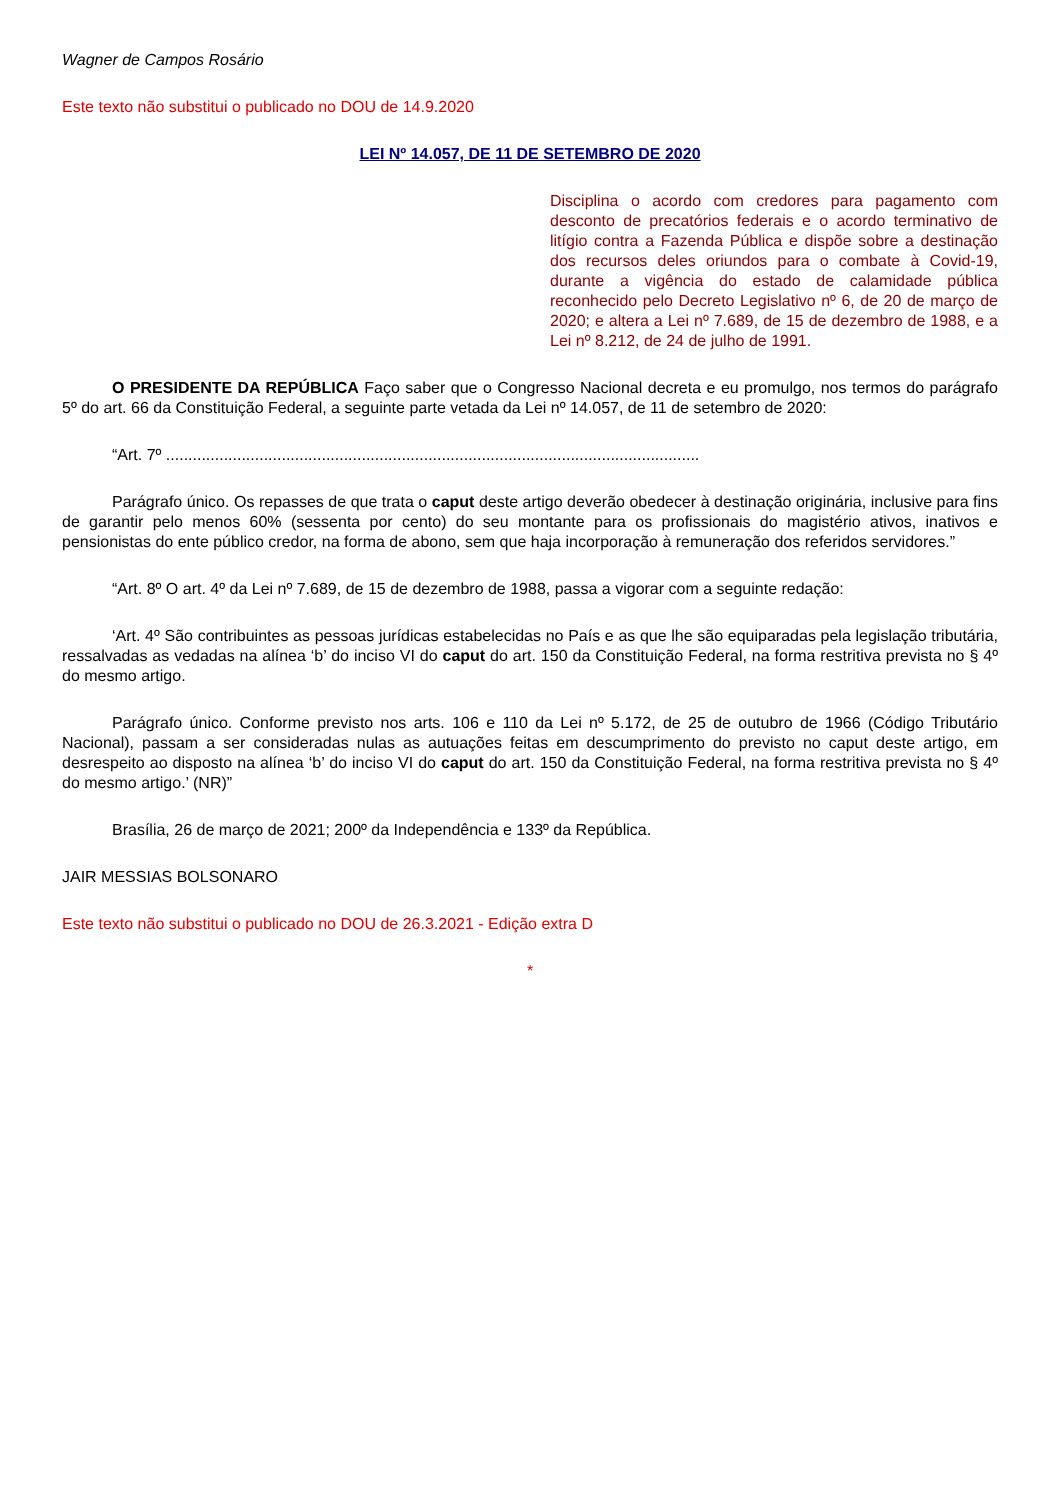Wagner de Campos Rosário
Este texto não substitui o publicado no DOU de 14.9.2020
LEI Nº 14.057, DE 11 DE SETEMBRO DE 2020
Disciplina o acordo com credores para pagamento com desconto de precatórios federais e o acordo terminativo de litígio contra a Fazenda Pública e dispõe sobre a destinação dos recursos deles oriundos para o combate à Covid-19, durante a vigência do estado de calamidade pública reconhecido pelo Decreto Legislativo nº 6, de 20 de março de 2020; e altera a Lei nº 7.689, de 15 de dezembro de 1988, e a Lei nº 8.212, de 24 de julho de 1991.
O PRESIDENTE DA REPÚBLICA Faço saber que o Congresso Nacional decreta e eu promulgo, nos termos do parágrafo 5º do art. 66 da Constituição Federal, a seguinte parte vetada da Lei nº 14.057, de 11 de setembro de 2020:
“Art. 7º ........................................................................................................................
Parágrafo único. Os repasses de que trata o caput deste artigo deverão obedecer à destinação originária, inclusive para fins de garantir pelo menos 60% (sessenta por cento) do seu montante para os profissionais do magistério ativos, inativos e pensionistas do ente público credor, na forma de abono, sem que haja incorporação à remuneração dos referidos servidores.”
“Art. 8º O art. 4º da Lei nº 7.689, de 15 de dezembro de 1988, passa a vigorar com a seguinte redação:
‘Art. 4º São contribuintes as pessoas jurídicas estabelecidas no País e as que lhe são equiparadas pela legislação tributária, ressalvadas as vedadas na alínea ‘b’ do inciso VI do caput do art. 150 da Constituição Federal, na forma restritiva prevista no § 4º do mesmo artigo.
Parágrafo único. Conforme previsto nos arts. 106 e 110 da Lei nº 5.172, de 25 de outubro de 1966 (Código Tributário Nacional), passam a ser consideradas nulas as autuações feitas em descumprimento do previsto no caput deste artigo, em desrespeito ao disposto na alínea ‘b’ do inciso VI do caput do art. 150 da Constituição Federal, na forma restritiva prevista no § 4º do mesmo artigo.’ (NR)”
Brasília, 26 de março de 2021; 200º da Independência e 133º da República.
JAIR MESSIAS BOLSONARO
Este texto não substitui o publicado no DOU de 26.3.2021 - Edição extra D
*